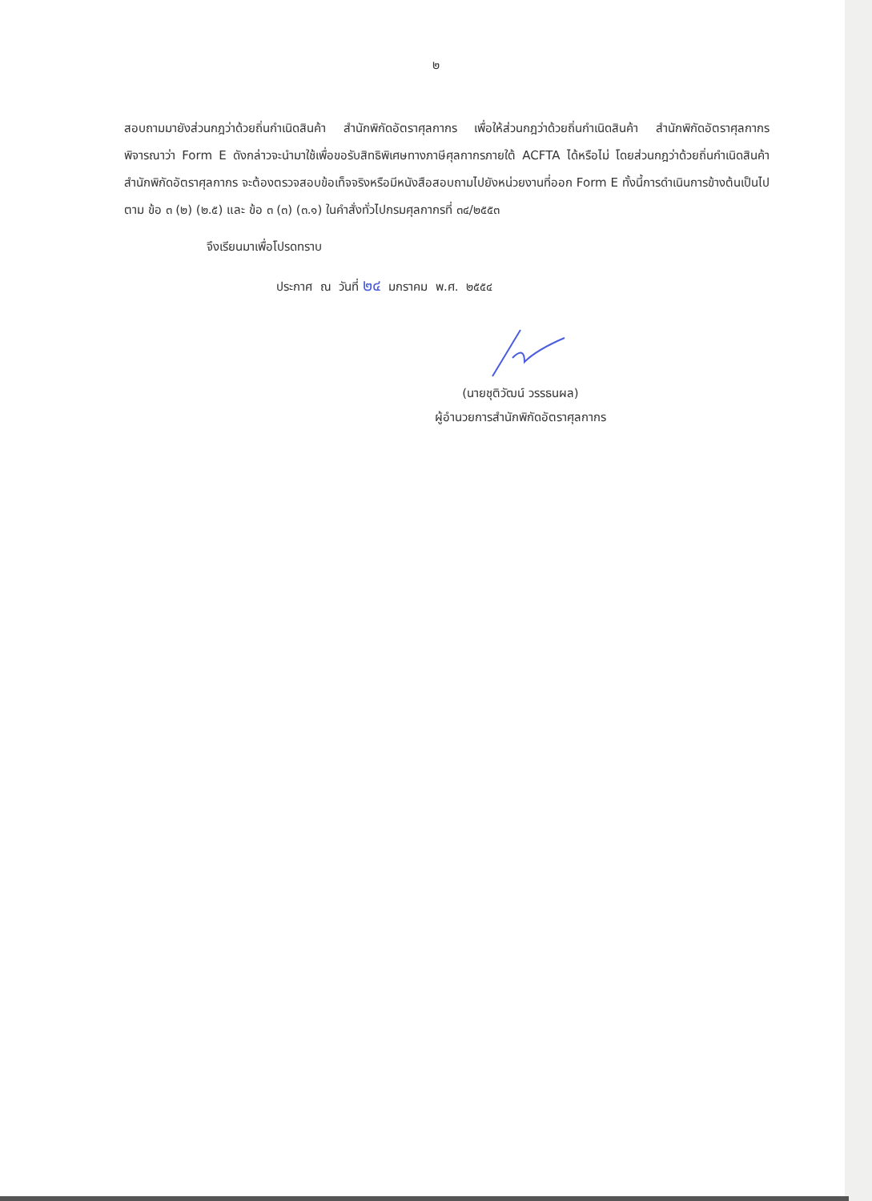๒
สอบถามมายังส่วนกฎว่าด้วยถิ่นกำเนิดสินค้า สำนักพิกัดอัตราศุลกากร เพื่อให้ส่วนกฎว่าด้วยถิ่นกำเนิดสินค้า สำนักพิกัดอัตราศุลกากร พิจารณาว่า Form E ดังกล่าวจะนำมาใช้เพื่อขอรับสิทธิพิเศษทางภาษีศุลกากรภายใต้ ACFTA ได้หรือไม่ โดยส่วนกฎว่าด้วยถิ่นกำเนิดสินค้า สำนักพิกัดอัตราศุลกากร จะต้องตรวจสอบข้อเท็จจริงหรือมีหนังสือสอบถามไปยังหน่วยงานที่ออก Form E ทั้งนี้การดำเนินการข้างต้นเป็นไปตาม ข้อ ๓ (๒) (๒.๕) และ ข้อ ๓ (๓) (๓.๑) ในคำสั่งทั่วไปกรมศุลกากรที่ ๓๔/๒๕๕๓
จึงเรียนมาเพื่อโปรดทราบ
ประกาศ ณ วันที่ ๒๔ มกราคม พ.ศ. ๒๕๕๔
(นายชุติวัฒน์ วรรธนผล)
ผู้อำนวยการสำนักพิกัดอัตราศุลกากร